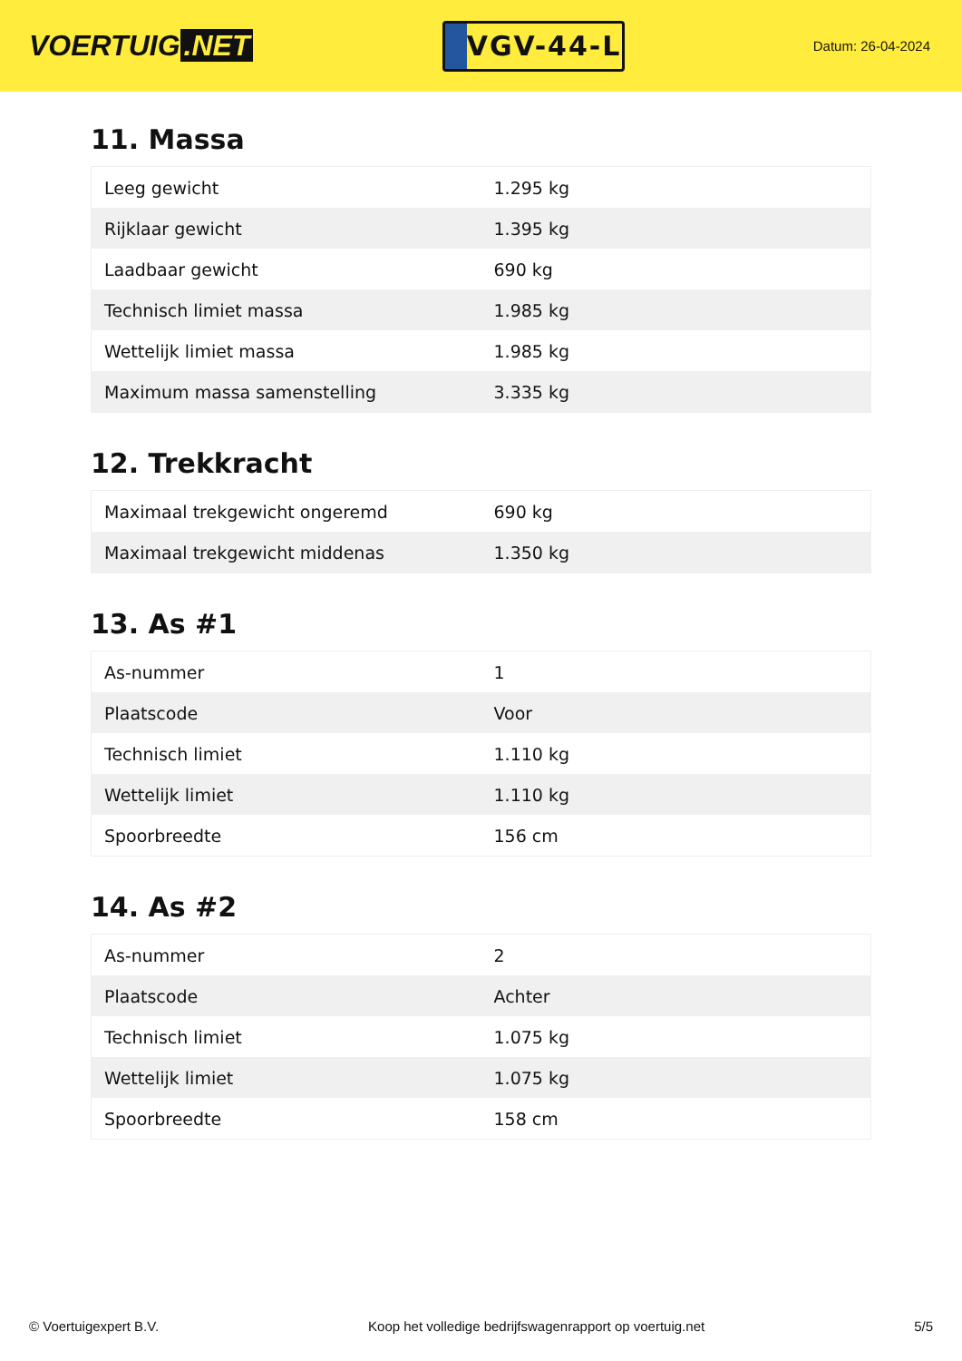VOERTUIG.NET
VGV-44-L
Datum: 26-04-2024
11. Massa
| Leeg gewicht | 1.295 kg |
| Rijklaar gewicht | 1.395 kg |
| Laadbaar gewicht | 690 kg |
| Technisch limiet massa | 1.985 kg |
| Wettelijk limiet massa | 1.985 kg |
| Maximum massa samenstelling | 3.335 kg |
12. Trekkracht
| Maximaal trekgewicht ongeremd | 690 kg |
| Maximaal trekgewicht middenas | 1.350 kg |
13. As #1
| As-nummer | 1 |
| Plaatscode | Voor |
| Technisch limiet | 1.110 kg |
| Wettelijk limiet | 1.110 kg |
| Spoorbreedte | 156 cm |
14. As #2
| As-nummer | 2 |
| Plaatscode | Achter |
| Technisch limiet | 1.075 kg |
| Wettelijk limiet | 1.075 kg |
| Spoorbreedte | 158 cm |
© Voertuigexpert B.V. Koop het volledige bedrijfswagenrapport op voertuig.net 5/5